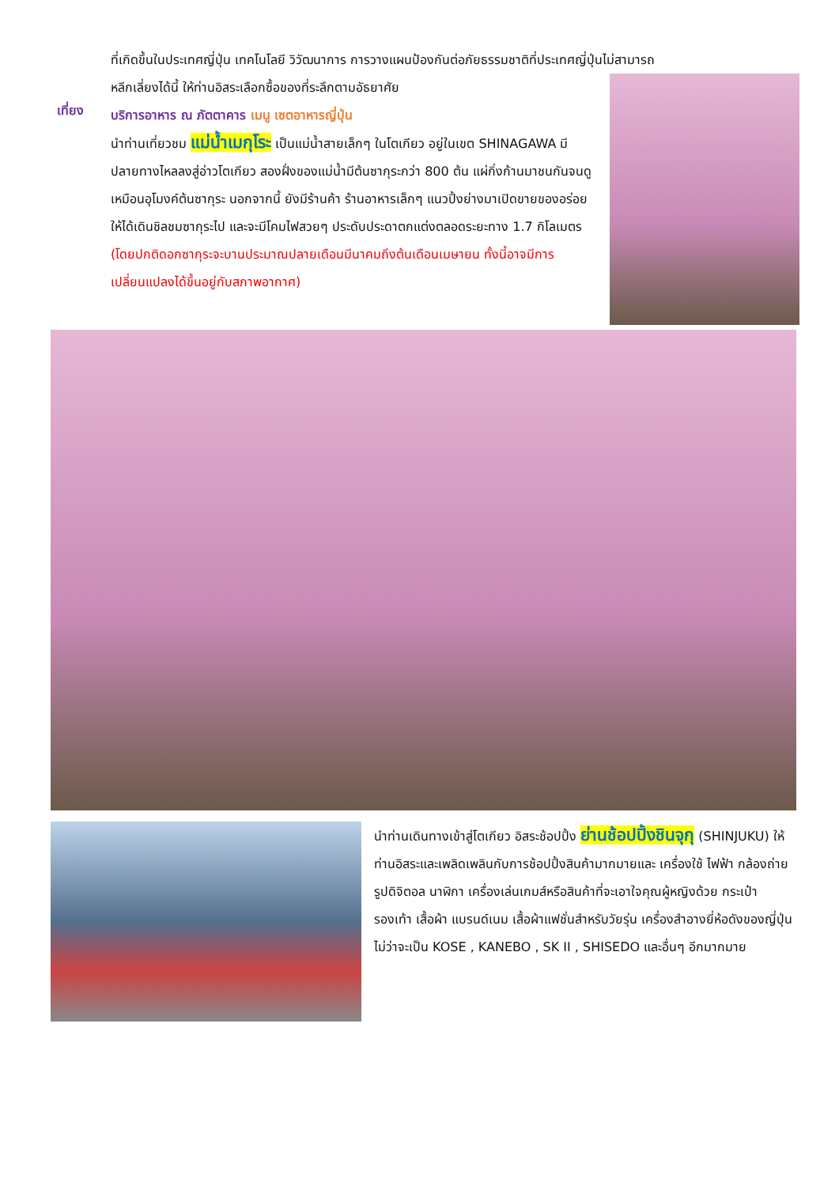ที่เกิดขึ้นในประเทศญี่ปุ่น เทคโนโลยี วิวัฒนาการ การวางแผนป้องกันต่อภัยธรรมชาติที่ประเทศญี่ปุ่นไม่สามารถ
หลีกเลี่ยงได้นี้ ให้ท่านอิสระเลือกซื้อของที่ระลึกตามอัธยาศัย
เที่ยง
บริการอาหาร ณ ภัตตาคาร เมนู เซตอาหารญี่ปุ่น
นำท่านเที่ยวชม แม่น้ำเมกุโระ เป็นแม่น้ำสายเล็กๆ ในโตเกียว อยู่ในเขต SHINAGAWA มีปลายทางไหลลงสู่อ่าวโตเกียว สองฝั่งของแม่น้ำมีต้นซากุระกว่า 800 ต้น แผ่กิ่งก้านมาชนกันจนดูเหมือนอุโมงค์ต้นซากุระ นอกจากนี้ ยังมีร้านค้า ร้านอาหารเล็กๆ แนวปิ้งย่างมาเปิดขายของอร่อยให้ได้เดินชิลชมซากุระไป และจะมีโคมไฟสวยๆ ประดับประดาตกแต่งตลอดระยะทาง 1.7 กิโลเมตร (โดยปกติดอกซากุระจะบานประมาณปลายเดือนมีนาคมถึงต้นเดือนเมษายน ทั้งนี้อาจมีการเปลี่ยนแปลงได้ขึ้นอยู่กับสภาพอากาศ)
นำท่านเดินทางเข้าสู่โตเกียว อิสระช้อปปิ้ง ย่านช้อปปิ้งชินจุกุ (SHINJUKU) ให้ท่านอิสระและเพลิดเพลินกับการช้อปปิ้งสินค้ามากมายและ เครื่องใช้ ไฟฟ้า กล้องถ่ายรูปดิจิตอล นาฬิกา เครื่องเล่นเกมส์หรือสินค้าที่จะเอาใจคุณผู้หญิงด้วย กระเป๋า รองเท้า เสื้อผ้า แบรนด์เนม เสื้อผ้าแฟชั่นสำหรับวัยรุ่น เครื่องสำอางยี่ห้อดังของญี่ปุ่นไม่ว่าจะเป็น KOSE , KANEBO , SK II , SHISEDO และอื่นๆ อีกมากมาย